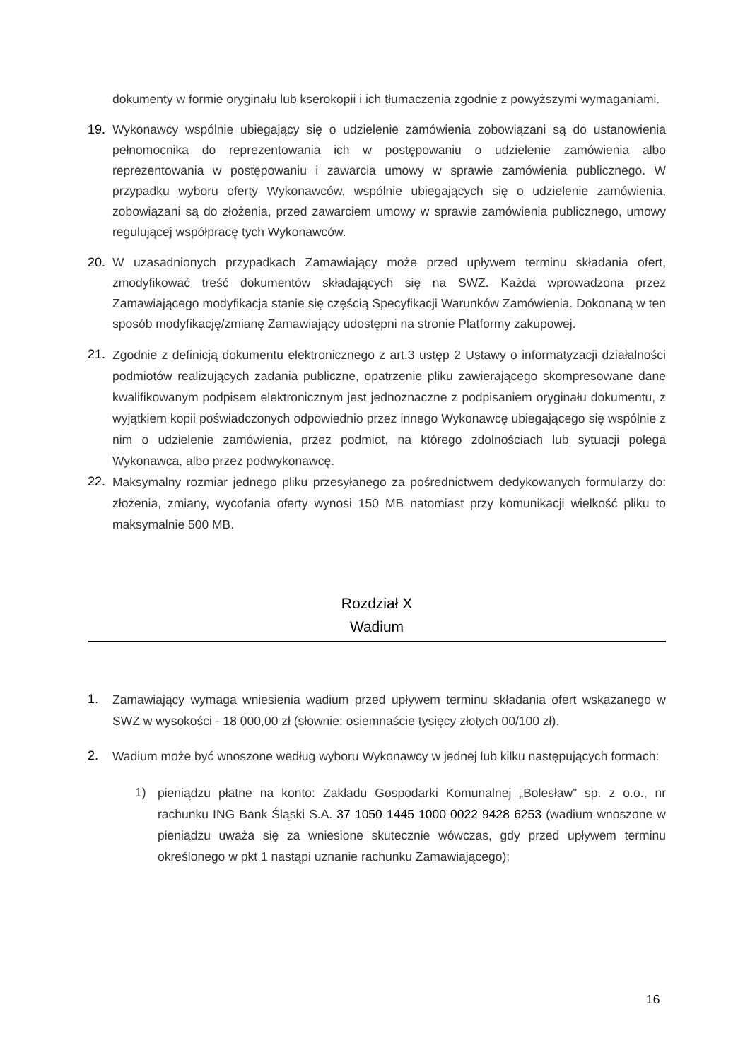dokumenty w formie oryginału lub kserokopii i ich tłumaczenia zgodnie z powyższymi wymaganiami.
19. Wykonawcy wspólnie ubiegający się o udzielenie zamówienia zobowiązani są do ustanowienia pełnomocnika do reprezentowania ich w postępowaniu o udzielenie zamówienia albo reprezentowania w postępowaniu i zawarcia umowy w sprawie zamówienia publicznego. W przypadku wyboru oferty Wykonawców, wspólnie ubiegających się o udzielenie zamówienia, zobowiązani są do złożenia, przed zawarciem umowy w sprawie zamówienia publicznego, umowy regulującej współpracę tych Wykonawców.
20. W uzasadnionych przypadkach Zamawiający może przed upływem terminu składania ofert, zmodyfikować treść dokumentów składających się na SWZ. Każda wprowadzona przez Zamawiającego modyfikacja stanie się częścią Specyfikacji Warunków Zamówienia. Dokonaną w ten sposób modyfikację/zmianę Zamawiający udostępni na stronie Platformy zakupowej.
21. Zgodnie z definicją dokumentu elektronicznego z art.3 ustęp 2 Ustawy o informatyzacji działalności podmiotów realizujących zadania publiczne, opatrzenie pliku zawierającego skompresowane dane kwalifikowanym podpisem elektronicznym jest jednoznaczne z podpisaniem oryginału dokumentu, z wyjątkiem kopii poświadczonych odpowiednio przez innego Wykonawcę ubiegającego się wspólnie z nim o udzielenie zamówienia, przez podmiot, na którego zdolnościach lub sytuacji polega Wykonawca, albo przez podwykonawcę.
22. Maksymalny rozmiar jednego pliku przesyłanego za pośrednictwem dedykowanych formularzy do: złożenia, zmiany, wycofania oferty wynosi 150 MB natomiast przy komunikacji wielkość pliku to maksymalnie 500 MB.
Rozdział X
Wadium
1. Zamawiający wymaga wniesienia wadium przed upływem terminu składania ofert wskazanego w SWZ w wysokości - 18 000,00 zł (słownie: osiemnaście tysięcy złotych 00/100 zł).
2. Wadium może być wnoszone według wyboru Wykonawcy w jednej lub kilku następujących formach:
1) pieniądzu płatne na konto: Zakładu Gospodarki Komunalnej „Bolesław” sp. z o.o., nr rachunku ING Bank Śląski S.A. 37 1050 1445 1000 0022 9428 6253 (wadium wnoszone w pieniądzu uważa się za wniesione skutecznie wówczas, gdy przed upływem terminu określonego w pkt 1 nastąpi uznanie rachunku Zamawiającego);
16